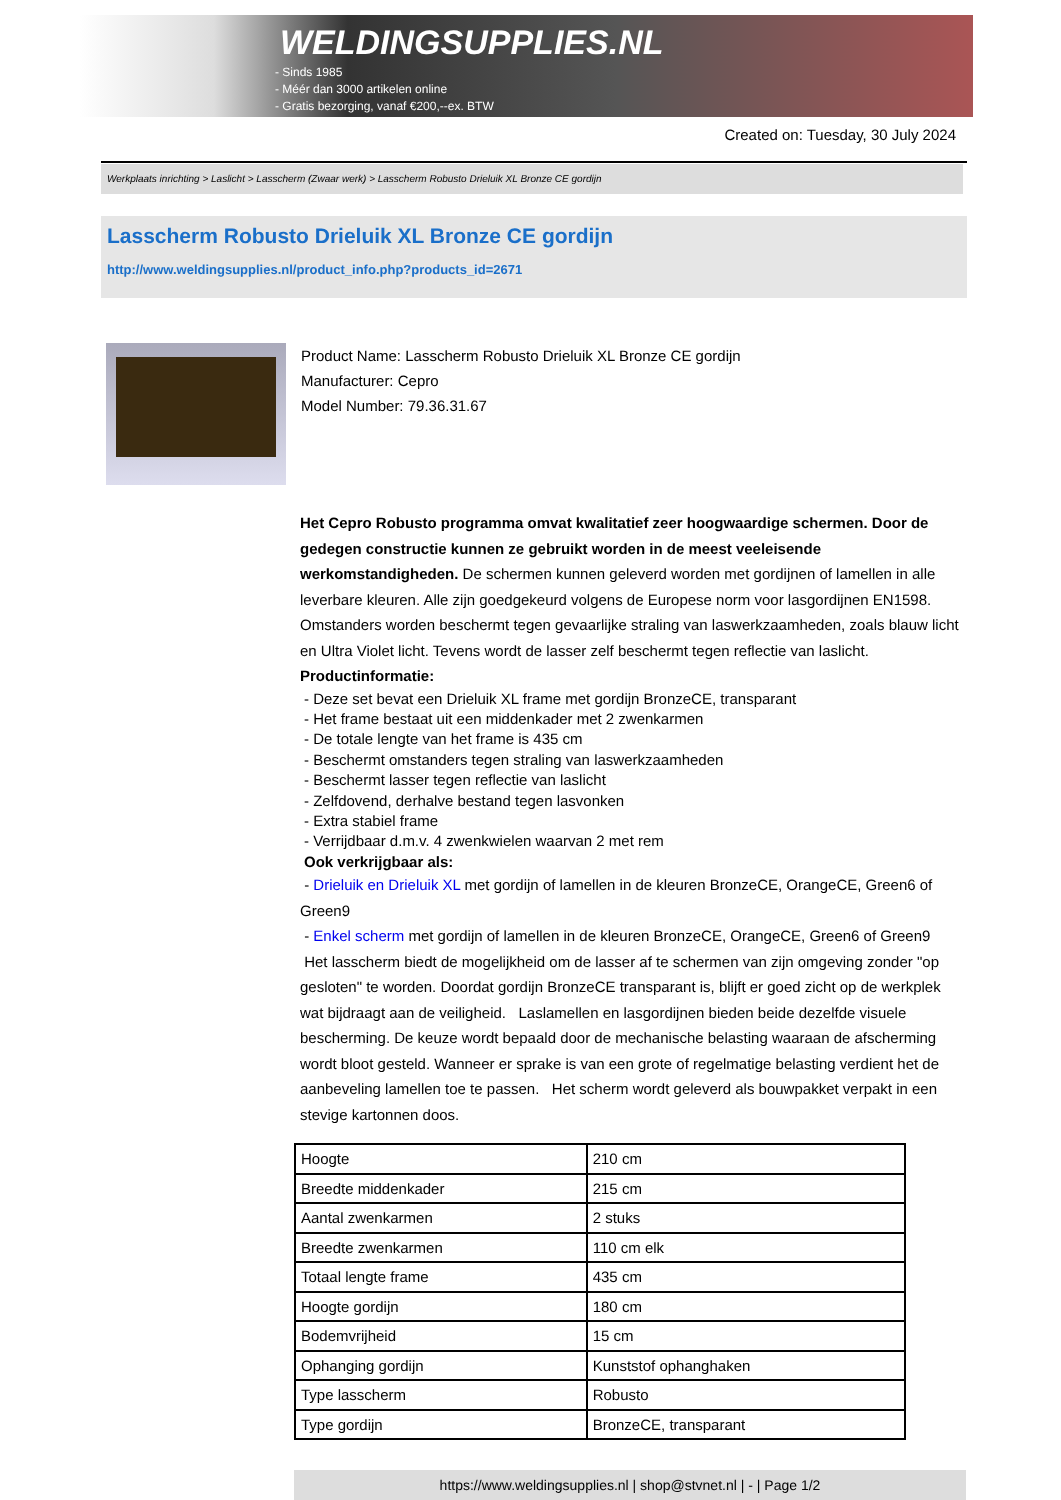WELDINGSUPPLIES.NL
- Sinds 1985
- Méér dan 3000 artikelen online
- Gratis bezorging, vanaf €200,--ex. BTW
Created on: Tuesday, 30 July 2024
Werkplaats inrichting > Laslicht > Lasscherm (Zwaar werk) > Lasscherm Robusto Drieluik XL Bronze CE gordijn
Lasscherm Robusto Drieluik XL Bronze CE gordijn
http://www.weldingsupplies.nl/product_info.php?products_id=2671
Product Name: Lasscherm Robusto Drieluik XL Bronze CE gordijn
Manufacturer: Cepro
Model Number: 79.36.31.67
Het Cepro Robusto programma omvat kwalitatief zeer hoogwaardige schermen. Door de gedegen constructie kunnen ze gebruikt worden in de meest veeleisende werkomstandigheden. De schermen kunnen geleverd worden met gordijnen of lamellen in alle leverbare kleuren. Alle zijn goedgekeurd volgens de Europese norm voor lasgordijnen EN1598. Omstanders worden beschermt tegen gevaarlijke straling van laswerkzaamheden, zoals blauw licht en Ultra Violet licht. Tevens wordt de lasser zelf beschermt tegen reflectie van laslicht. Productinformatie:
- Deze set bevat een Drieluik XL frame met gordijn BronzeCE, transparant
- Het frame bestaat uit een middenkader met 2 zwenkarmen
- De totale lengte van het frame is 435 cm
- Beschermt omstanders tegen straling van laswerkzaamheden
- Beschermt lasser tegen reflectie van laslicht
- Zelfdovend, derhalve bestand tegen lasvonken
- Extra stabiel frame
- Verrijdbaar d.m.v. 4 zwenkwielen waarvan 2 met rem
Ook verkrijgbaar als:
- Drieluik en Drieluik XL met gordijn of lamellen in de kleuren BronzeCE, OrangeCE, Green6 of Green9
- Enkel scherm met gordijn of lamellen in de kleuren BronzeCE, OrangeCE, Green6 of Green9
Het lasscherm biedt de mogelijkheid om de lasser af te schermen van zijn omgeving zonder "op gesloten" te worden. Doordat gordijn BronzeCE transparant is, blijft er goed zicht op de werkplek wat bijdraagt aan de veiligheid. Laslamellen en lasgordijnen bieden beide dezelfde visuele bescherming. De keuze wordt bepaald door de mechanische belasting waaraan de afscherming wordt bloot gesteld. Wanneer er sprake is van een grote of regelmatige belasting verdient het de aanbeveling lamellen toe te passen. Het scherm wordt geleverd als bouwpakket verpakt in een stevige kartonnen doos.
| Hoogte | 210 cm |
| Breedte middenkader | 215 cm |
| Aantal zwenkarmen | 2 stuks |
| Breedte zwenkarmen | 110 cm elk |
| Totaal lengte frame | 435 cm |
| Hoogte gordijn | 180 cm |
| Bodemvrijheid | 15 cm |
| Ophanging gordijn | Kunststof ophanghaken |
| Type lasscherm | Robusto |
| Type gordijn | BronzeCE, transparant |
https://www.weldingsupplies.nl | shop@stvnet.nl | - | Page 1/2